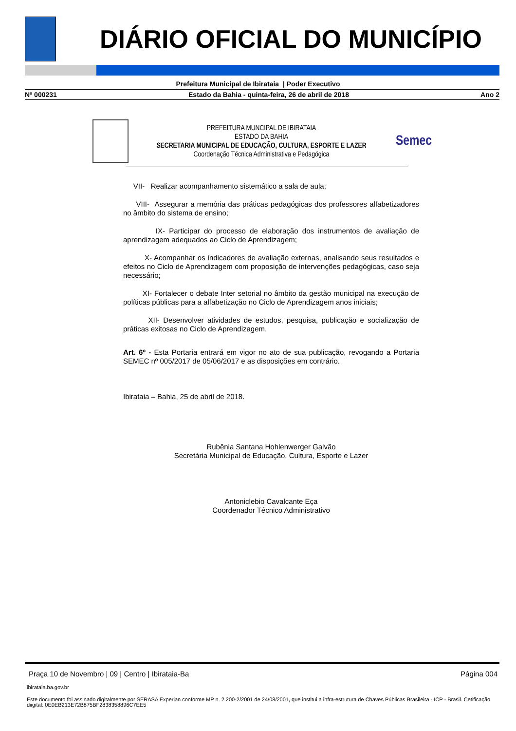DIÁRIO OFICIAL DO MUNICÍPIO
Prefeitura Municipal de Ibirataia | Poder Executivo
Nº 000231 Estado da Bahia - quinta-feira, 26 de abril de 2018 Ano 2
PREFEITURA MUNCIPAL DE IBIRATAIA
ESTADO DA BAHIA
SECRETARIA MUNICIPAL DE EDUCAÇÃO, CULTURA, ESPORTE E LAZER
Coordenação Técnica Administrativa e Pedagógica
Semec
VII- Realizar acompanhamento sistemático a sala de aula;
VIII- Assegurar a memória das práticas pedagógicas dos professores alfabetizadores no âmbito do sistema de ensino;
IX- Participar do processo de elaboração dos instrumentos de avaliação de aprendizagem adequados ao Ciclo de Aprendizagem;
X- Acompanhar os indicadores de avaliação externas, analisando seus resultados e efeitos no Ciclo de Aprendizagem com proposição de intervenções pedagógicas, caso seja necessário;
XI- Fortalecer o debate Inter setorial no âmbito da gestão municipal na execução de políticas públicas para a alfabetização no Ciclo de Aprendizagem anos iniciais;
XII- Desenvolver atividades de estudos, pesquisa, publicação e socialização de práticas exitosas no Ciclo de Aprendizagem.
Art. 6º - Esta Portaria entrará em vigor no ato de sua publicação, revogando a Portaria SEMEC nº 005/2017 de 05/06/2017 e as disposições em contrário.
Ibirataia – Bahia, 25 de abril de 2018.
Rubênia Santana Hohlenwerger Galvão
Secretária Municipal de Educação, Cultura, Esporte e Lazer
Antoniclebio Cavalcante Eça
Coordenador Técnico Administrativo
Praça 10 de Novembro | 09 | Centro | Ibirataia-Ba Página 004
ibirataia.ba.gov.br
Este documento foi assinado digitalmente por SERASA Experian conforme MP n. 2.200-2/2001 de 24/08/2001, que institui a infra-estrutura de Chaves Públicas Brasileira - ICP - Brasil. Cetificação diigital: 0E0EB213E72B875BF2838358896C7EE5